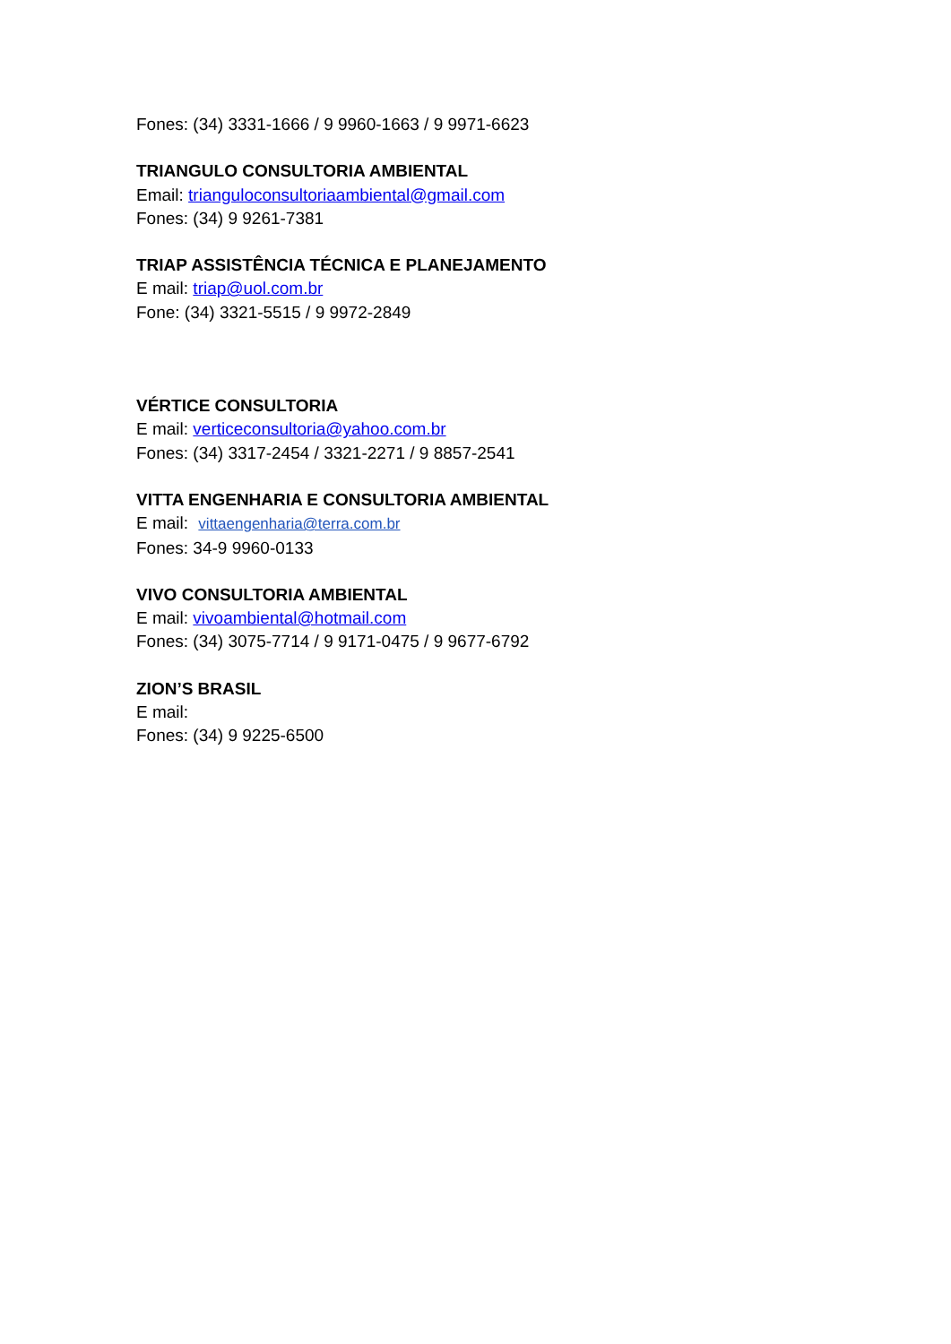Fones: (34) 3331-1666 / 9 9960-1663 / 9 9971-6623
TRIANGULO CONSULTORIA AMBIENTAL
Email: trianguloconsultoriaambiental@gmail.com
Fones: (34) 9 9261-7381
TRIAP ASSISTÊNCIA TÉCNICA E PLANEJAMENTO
E mail: triap@uol.com.br
Fone: (34) 3321-5515 / 9 9972-2849
VÉRTICE CONSULTORIA
E mail: verticeconsultoria@yahoo.com.br
Fones: (34) 3317-2454 / 3321-2271 / 9 8857-2541
VITTA ENGENHARIA E CONSULTORIA AMBIENTAL
E mail: vittaengenharia@terra.com.br
Fones: 34-9 9960-0133
VIVO CONSULTORIA AMBIENTAL
E mail: vivoambiental@hotmail.com
Fones: (34) 3075-7714 / 9 9171-0475 / 9 9677-6792
ZION’S BRASIL
E mail:
Fones: (34) 9 9225-6500